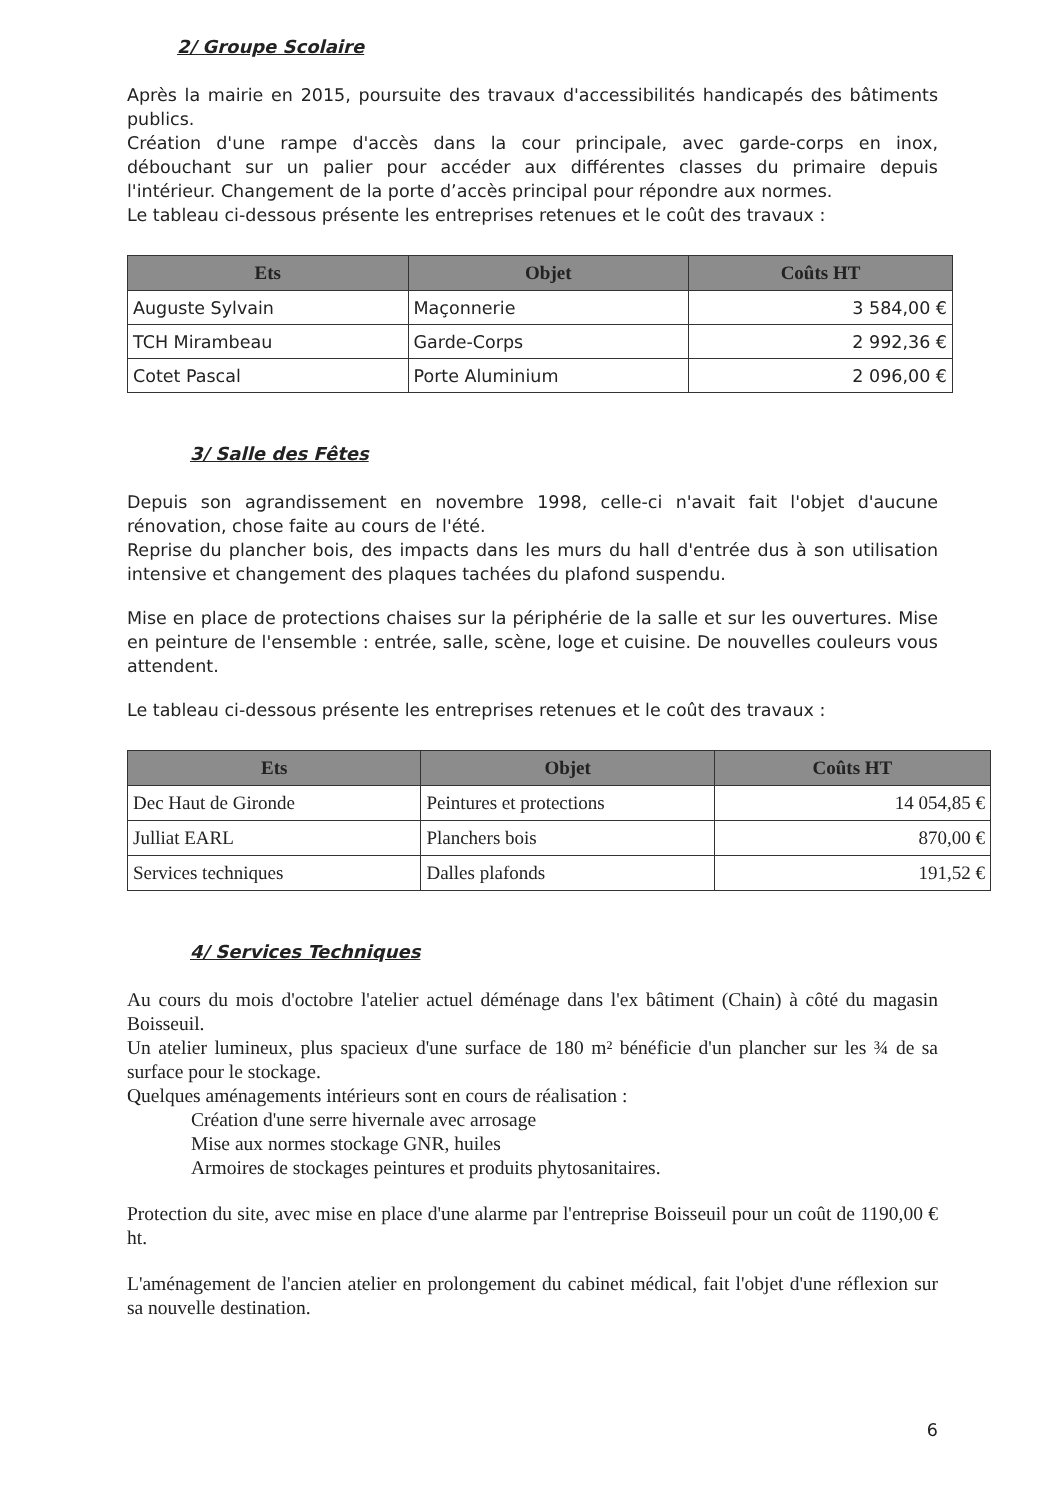2/ Groupe Scolaire
Après la mairie en 2015, poursuite des travaux d'accessibilités handicapés des bâtiments publics.
Création d'une rampe d'accès dans la cour principale, avec garde-corps en inox, débouchant sur un palier pour accéder aux différentes classes du primaire depuis l'intérieur. Changement de la porte d’accès principal pour répondre aux normes.
Le tableau ci-dessous présente les entreprises retenues et le coût des travaux :
| Ets | Objet | Coûts HT |
| --- | --- | --- |
| Auguste Sylvain | Maçonnerie | 3 584,00 € |
| TCH Mirambeau | Garde-Corps | 2 992,36 € |
| Cotet Pascal | Porte Aluminium | 2 096,00 € |
3/ Salle des Fêtes
Depuis son agrandissement en novembre 1998, celle-ci n'avait fait l'objet d'aucune rénovation, chose faite au cours de l'été.
Reprise du plancher bois, des impacts dans les murs du hall d'entrée dus à son utilisation intensive et changement des plaques tachées du plafond suspendu.
Mise en place de protections chaises sur la périphérie de la salle et sur les ouvertures. Mise en peinture de l'ensemble : entrée, salle, scène, loge et cuisine. De nouvelles couleurs vous attendent.
Le tableau ci-dessous présente les entreprises retenues et le coût des travaux :
| Ets | Objet | Coûts HT |
| --- | --- | --- |
| Dec Haut de Gironde | Peintures et protections | 14 054,85 € |
| Julliat EARL | Planchers bois | 870,00 € |
| Services techniques | Dalles plafonds | 191,52 € |
4/ Services Techniques
Au cours du mois d'octobre l'atelier actuel déménage dans l'ex bâtiment (Chain) à côté du magasin Boisseuil.
Un atelier lumineux, plus spacieux d'une surface de 180 m² bénéficie d'un plancher sur les ¾ de sa surface pour le stockage.
Quelques aménagements intérieurs sont en cours de réalisation :
Création d'une serre hivernale avec arrosage
Mise aux normes stockage GNR, huiles
Armoires de stockages peintures et produits phytosanitaires.
Protection du site, avec mise en place d'une alarme par l'entreprise Boisseuil pour un coût de 1190,00 € ht.
L'aménagement de l'ancien atelier en prolongement du cabinet médical, fait l'objet d'une réflexion sur sa nouvelle destination.
6